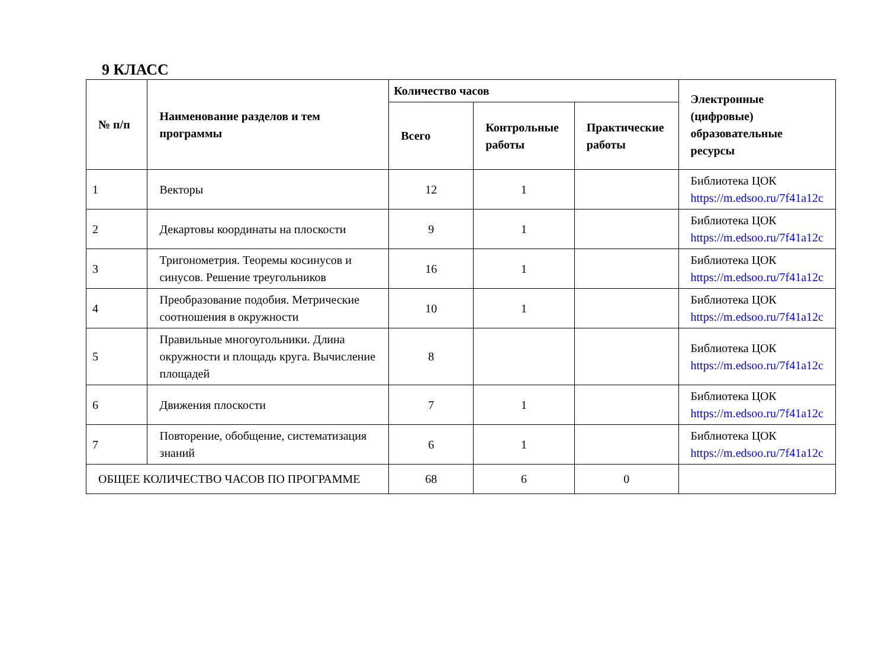9 КЛАСС
| № п/п | Наименование разделов и тем программы | Количество часов | | | Электронные (цифровые) образовательные ресурсы |
| --- | --- | --- | --- | --- | --- |
| | | Всего | Контрольные работы | Практические работы | |
| 1 | Векторы | 12 | 1 | | Библиотека ЦОК https://m.edsoo.ru/7f41a12c |
| 2 | Декартовы координаты на плоскости | 9 | 1 | | Библиотека ЦОК https://m.edsoo.ru/7f41a12c |
| 3 | Тригонометрия. Теоремы косинусов и синусов. Решение треугольников | 16 | 1 | | Библиотека ЦОК https://m.edsoo.ru/7f41a12c |
| 4 | Преобразование подобия. Метрические соотношения в окружности | 10 | 1 | | Библиотека ЦОК https://m.edsoo.ru/7f41a12c |
| 5 | Правильные многоугольники. Длина окружности и площадь круга. Вычисление площадей | 8 | | | Библиотека ЦОК https://m.edsoo.ru/7f41a12c |
| 6 | Движения плоскости | 7 | 1 | | Библиотека ЦОК https://m.edsoo.ru/7f41a12c |
| 7 | Повторение, обобщение, систематизация знаний | 6 | 1 | | Библиотека ЦОК https://m.edsoo.ru/7f41a12c |
| ОБЩЕЕ КОЛИЧЕСТВО ЧАСОВ ПО ПРОГРАММЕ | | 68 | 6 | 0 | |